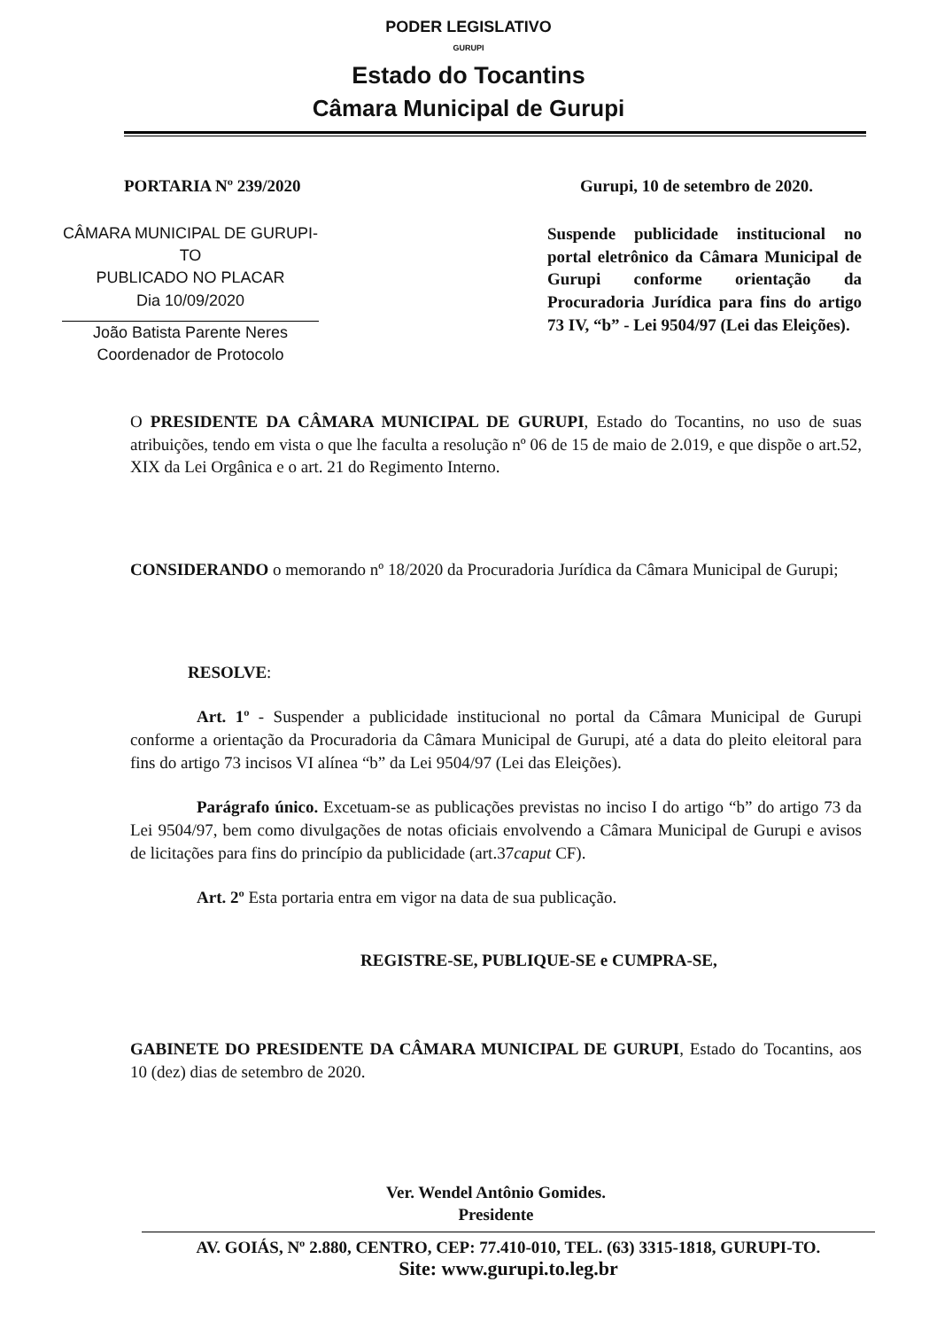PODER LEGISLATIVO
GURUPI
Estado do Tocantins
Câmara Municipal de Gurupi
PORTARIA Nº 239/2020 Gurupi, 10 de setembro de 2020.
CÂMARA MUNICIPAL DE GURUPI-TO
PUBLICADO NO PLACAR
Dia 10/09/2020
João Batista Parente Neres
Coordenador de Protocolo
Suspende publicidade institucional no portal eletrônico da Câmara Municipal de Gurupi conforme orientação da Procuradoria Jurídica para fins do artigo 73 IV, “b” - Lei 9504/97 (Lei das Eleições).
O PRESIDENTE DA CÂMARA MUNICIPAL DE GURUPI, Estado do Tocantins, no uso de suas atribuições, tendo em vista o que lhe faculta a resolução nº 06 de 15 de maio de 2.019, e que dispõe o art.52, XIX da Lei Orgânica e o art. 21 do Regimento Interno.
CONSIDERANDO o memorando nº 18/2020 da Procuradoria Jurídica da Câmara Municipal de Gurupi;
RESOLVE:
Art. 1º - Suspender a publicidade institucional no portal da Câmara Municipal de Gurupi conforme a orientação da Procuradoria da Câmara Municipal de Gurupi, até a data do pleito eleitoral para fins do artigo 73 incisos VI alínea “b” da Lei 9504/97 (Lei das Eleições).
Parágrafo único. Excetuam-se as publicações previstas no inciso I do artigo “b” do artigo 73 da Lei 9504/97, bem como divulgações de notas oficiais envolvendo a Câmara Municipal de Gurupi e avisos de licitações para fins do princípio da publicidade (art.37caput CF).
Art. 2º Esta portaria entra em vigor na data de sua publicação.
REGISTRE-SE, PUBLIQUE-SE e CUMPRA-SE,
GABINETE DO PRESIDENTE DA CÂMARA MUNICIPAL DE GURUPI, Estado do Tocantins, aos 10 (dez) dias de setembro de 2020.
Ver. Wendel Antônio Gomides.
Presidente
AV. GOIÁS, Nº 2.880, CENTRO, CEP: 77.410-010, TEL. (63) 3315-1818, GURUPI-TO.
Site: www.gurupi.to.leg.br